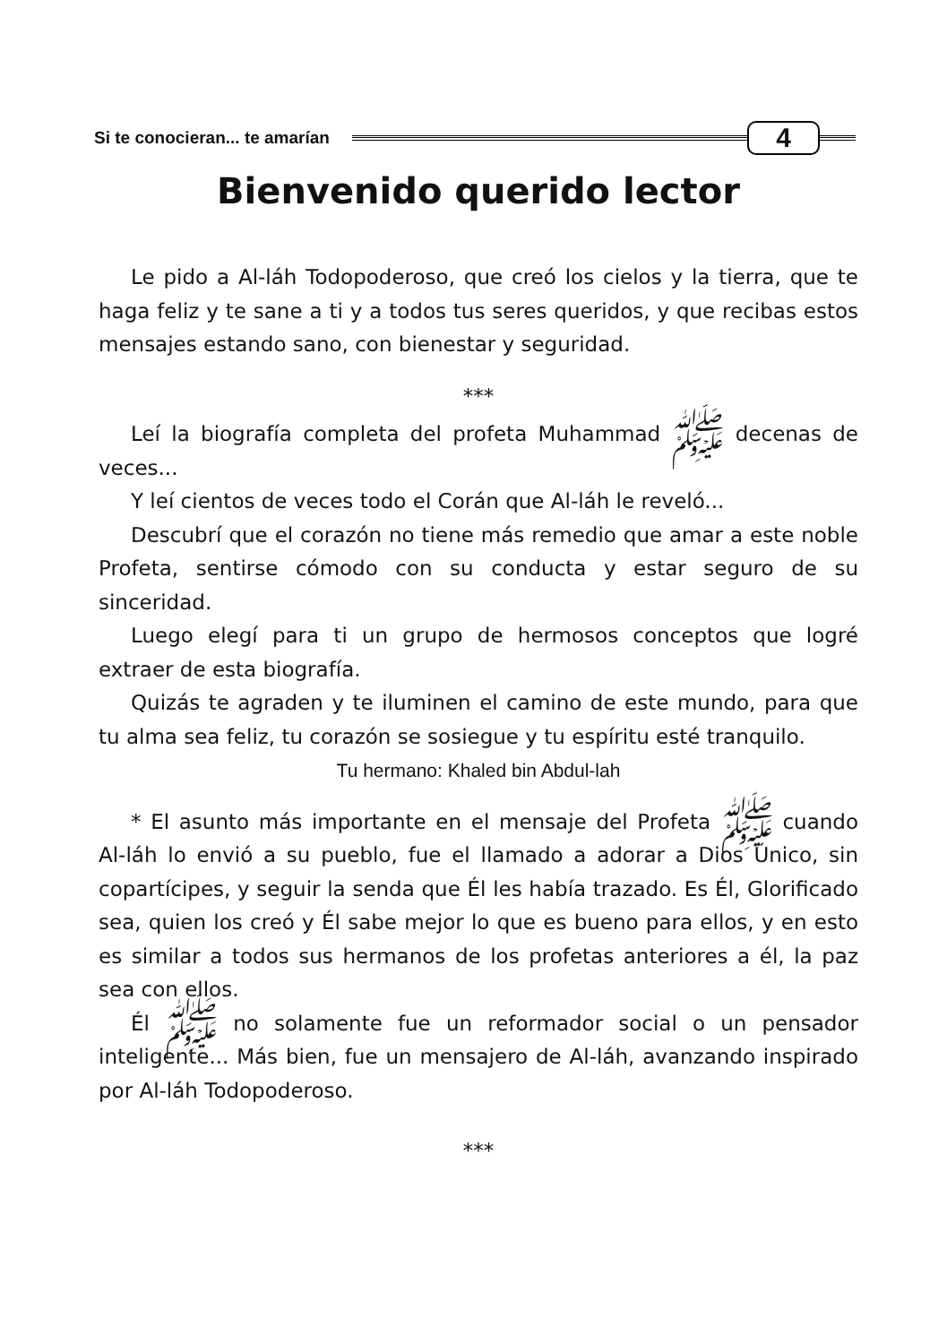Si te conocieran... te amarían 4
Bienvenido querido lector
Le pido a Al-láh Todopoderoso, que creó los cielos y la tierra, que te haga feliz y te sane a ti y a todos tus seres queridos, y que recibas estos mensajes estando sano, con bienestar y seguridad.
***
Leí la biografía completa del profeta Muhammad ﷺ decenas de veces...
Y leí cientos de veces todo el Corán que Al-láh le reveló...
Descubrí que el corazón no tiene más remedio que amar a este noble Profeta, sentirse cómodo con su conducta y estar seguro de su sinceridad.
Luego elegí para ti un grupo de hermosos conceptos que logré extraer de esta biografía.
Quizás te agraden y te iluminen el camino de este mundo, para que tu alma sea feliz, tu corazón se sosiegue y tu espíritu esté tranquilo.
Tu hermano: Khaled bin Abdul-lah
* El asunto más importante en el mensaje del Profeta ﷺ cuando Al-láh lo envió a su pueblo, fue el llamado a adorar a Dios Único, sin copartícipes, y seguir la senda que Él les había trazado. Es Él, Glorificado sea, quien los creó y Él sabe mejor lo que es bueno para ellos, y en esto es similar a todos sus hermanos de los profetas anteriores a él, la paz sea con ellos.
Él ﷺ no solamente fue un reformador social o un pensador inteligente... Más bien, fue un mensajero de Al-láh, avanzando inspirado por Al-láh Todopoderoso.
***